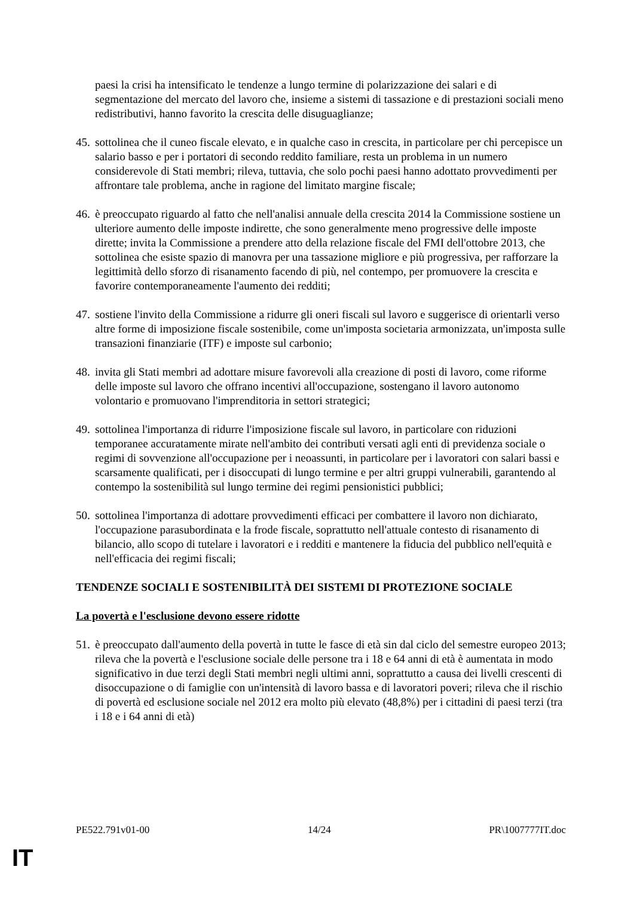paesi la crisi ha intensificato le tendenze a lungo termine di polarizzazione dei salari e di segmentazione del mercato del lavoro che, insieme a sistemi di tassazione e di prestazioni sociali meno redistributivi, hanno favorito la crescita delle disuguaglianze;
45. sottolinea che il cuneo fiscale elevato, e in qualche caso in crescita, in particolare per chi percepisce un salario basso e per i portatori di secondo reddito familiare, resta un problema in un numero considerevole di Stati membri; rileva, tuttavia, che solo pochi paesi hanno adottato provvedimenti per affrontare tale problema, anche in ragione del limitato margine fiscale;
46. è preoccupato riguardo al fatto che nell'analisi annuale della crescita 2014 la Commissione sostiene un ulteriore aumento delle imposte indirette, che sono generalmente meno progressive delle imposte dirette; invita la Commissione a prendere atto della relazione fiscale del FMI dell'ottobre 2013, che sottolinea che esiste spazio di manovra per una tassazione migliore e più progressiva, per rafforzare la legittimità dello sforzo di risanamento facendo di più, nel contempo, per promuovere la crescita e favorire contemporaneamente l'aumento dei redditi;
47. sostiene l'invito della Commissione a ridurre gli oneri fiscali sul lavoro e suggerisce di orientarli verso altre forme di imposizione fiscale sostenibile, come un'imposta societaria armonizzata, un'imposta sulle transazioni finanziarie (ITF) e imposte sul carbonio;
48. invita gli Stati membri ad adottare misure favorevoli alla creazione di posti di lavoro, come riforme delle imposte sul lavoro che offrano incentivi all'occupazione, sostengano il lavoro autonomo volontario e promuovano l'imprenditoria in settori strategici;
49. sottolinea l'importanza di ridurre l'imposizione fiscale sul lavoro, in particolare con riduzioni temporanee accuratamente mirate nell'ambito dei contributi versati agli enti di previdenza sociale o regimi di sovvenzione all'occupazione per i neoassunti, in particolare per i lavoratori con salari bassi e scarsamente qualificati, per i disoccupati di lungo termine e per altri gruppi vulnerabili, garantendo al contempo la sostenibilità sul lungo termine dei regimi pensionistici pubblici;
50. sottolinea l'importanza di adottare provvedimenti efficaci per combattere il lavoro non dichiarato, l'occupazione parasubordinata e la frode fiscale, soprattutto nell'attuale contesto di risanamento di bilancio, allo scopo di tutelare i lavoratori e i redditi e mantenere la fiducia del pubblico nell'equità e nell'efficacia dei regimi fiscali;
TENDENZE SOCIALI E SOSTENIBILITÀ DEI SISTEMI DI PROTEZIONE SOCIALE
La povertà e l'esclusione devono essere ridotte
51. è preoccupato dall'aumento della povertà in tutte le fasce di età sin dal ciclo del semestre europeo 2013; rileva che la povertà e l'esclusione sociale delle persone tra i 18 e 64 anni di età è aumentata in modo significativo in due terzi degli Stati membri negli ultimi anni, soprattutto a causa dei livelli crescenti di disoccupazione o di famiglie con un'intensità di lavoro bassa e di lavoratori poveri; rileva che il rischio di povertà ed esclusione sociale nel 2012 era molto più elevato (48,8%) per i cittadini di paesi terzi (tra i 18 e i 64 anni di età)
PE522.791v01-00 14/24 PR\1007777IT.doc
IT